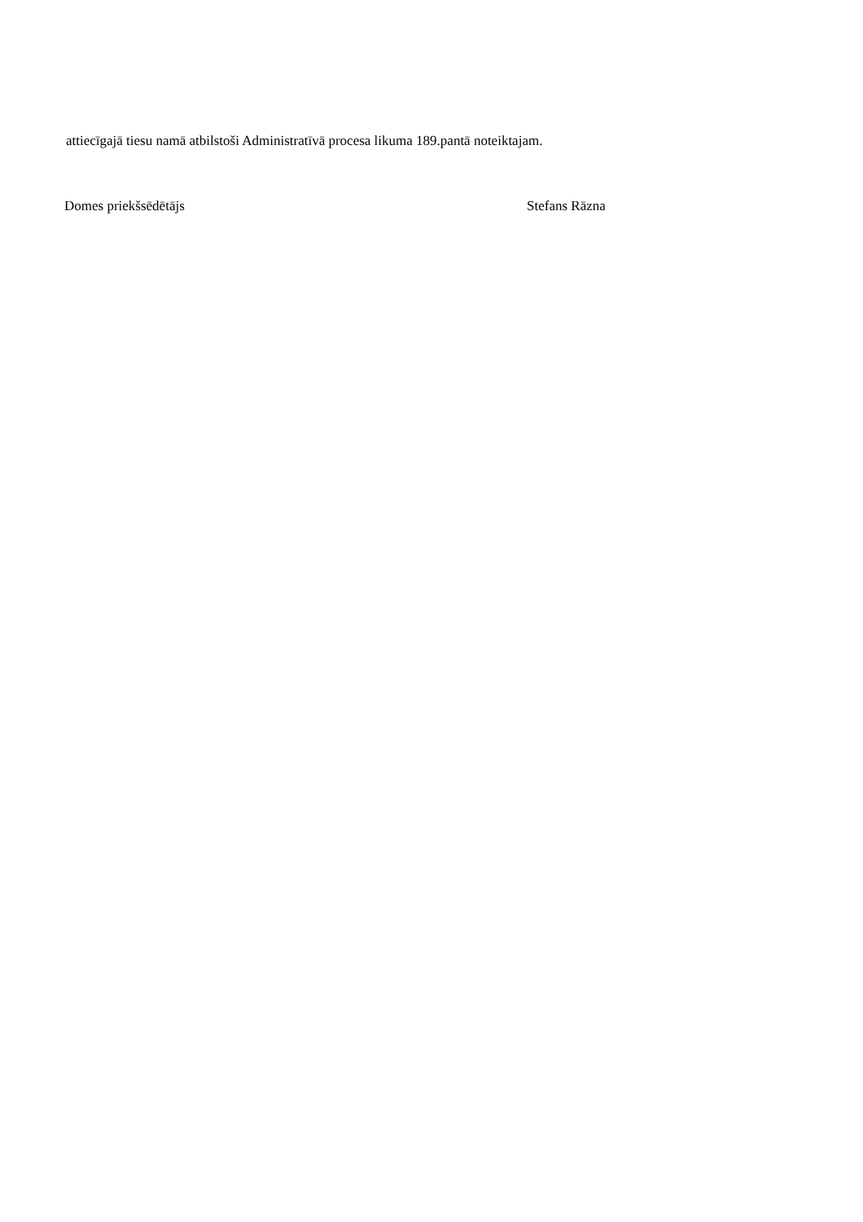attiecīgajā tiesu namā atbilstoši Administratīvā procesa likuma 189.pantā noteiktajam.
Domes priekšsēdētājs Stefans Rāzna